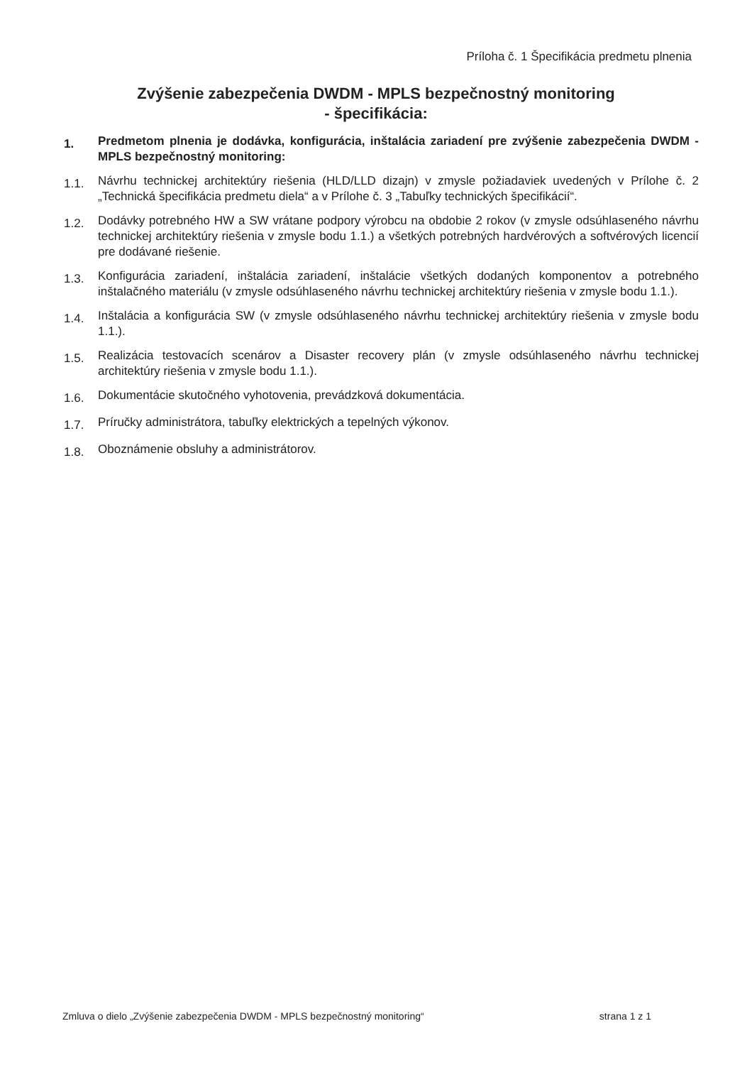Príloha č. 1 Špecifikácia predmetu plnenia
Zvýšenie zabezpečenia DWDM - MPLS bezpečnostný monitoring
- špecifikácia:
1.
Predmetom plnenia je dodávka, konfigurácia, inštalácia zariadení pre zvýšenie zabezpečenia DWDM - MPLS bezpečnostný monitoring:
1.1.
Návrhu technickej architektúry riešenia (HLD/LLD dizajn) v zmysle požiadaviek uvedených v Prílohe č. 2 „Technická špecifikácia predmetu diela“ a v Prílohe č. 3 „Tabuľky technických špecifikácií“.
1.2.
Dodávky potrebného HW a SW vrátane podpory výrobcu na obdobie 2 rokov (v zmysle odsúhlaseného návrhu technickej architektúry riešenia v zmysle bodu 1.1.) a všetkých potrebných hardvérových a softvérových licencií pre dodávané riešenie.
1.3.
Konfigurácia zariadení, inštalácia zariadení, inštalácie všetkých dodaných komponentov a potrebného inštalačného materiálu (v zmysle odsúhlaseného návrhu technickej architektúry riešenia v zmysle bodu 1.1.).
1.4.
Inštalácia a konfigurácia SW (v zmysle odsúhlaseného návrhu technickej architektúry riešenia v zmysle bodu 1.1.).
1.5.
Realizácia testovacích scenárov a Disaster recovery plán (v zmysle odsúhlaseného návrhu technickej architektúry riešenia v zmysle bodu 1.1.).
1.6.
Dokumentácie skutočného vyhotovenia, prevádzková dokumentácia.
1.7.
Príručky administrátora, tabuľky elektrických a tepelných výkonov.
1.8.
Oboznámenie obsluhy a administrátorov.
Zmluva o dielo „Zvýšenie zabezpečenia DWDM - MPLS bezpečnostný monitoring“ strana 1 z 1